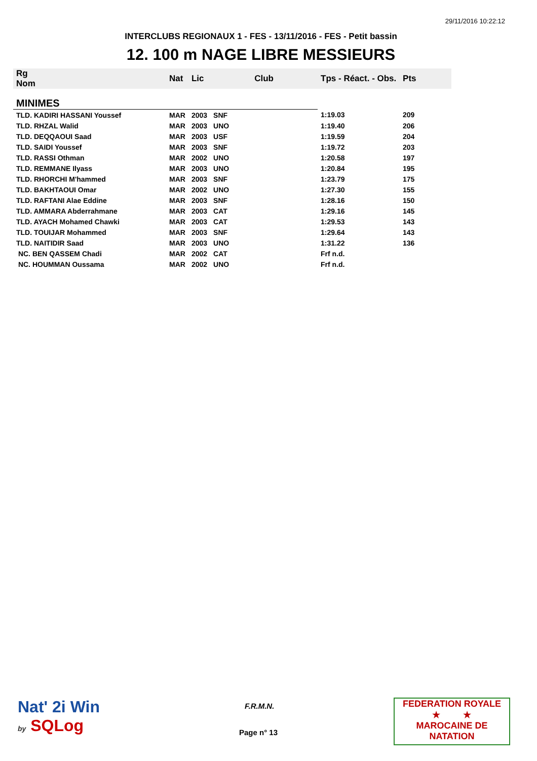29/11/2016 10:22:12
INTERCLUBS REGIONAUX 1 - FES - 13/11/2016 - FES - Petit bassin
12. 100 m NAGE LIBRE MESSIEURS
| Rg Nom | | Nat | Lic | Club | Tps - Réact. - Obs. | Pts |
| --- | --- | --- | --- | --- | --- | --- |
| MINIMES | | | | | | |
| TLD. KADIRI HASSANI Youssef | | MAR | 2003 | SNF | 1:19.03 | 209 |
| TLD. RHZAL Walid | | MAR | 2003 | UNO | 1:19.40 | 206 |
| TLD. DEQQAOUI Saad | | MAR | 2003 | USF | 1:19.59 | 204 |
| TLD. SAIDI Youssef | | MAR | 2003 | SNF | 1:19.72 | 203 |
| TLD. RASSI Othman | | MAR | 2002 | UNO | 1:20.58 | 197 |
| TLD. REMMANE Ilyass | | MAR | 2003 | UNO | 1:20.84 | 195 |
| TLD. RHORCHI M'hammed | | MAR | 2003 | SNF | 1:23.79 | 175 |
| TLD. BAKHTAOUI Omar | | MAR | 2002 | UNO | 1:27.30 | 155 |
| TLD. RAFTANI Alae Eddine | | MAR | 2003 | SNF | 1:28.16 | 150 |
| TLD. AMMARA Abderrahmane | | MAR | 2003 | CAT | 1:29.16 | 145 |
| TLD. AYACH Mohamed Chawki | | MAR | 2003 | CAT | 1:29.53 | 143 |
| TLD. TOUIJAR Mohammed | | MAR | 2003 | SNF | 1:29.64 | 143 |
| TLD. NAITIDIR Saad | | MAR | 2003 | UNO | 1:31.22 | 136 |
| NC. BEN QASSEM Chadi | | MAR | 2002 | CAT | Frf n.d. | |
| NC. HOUMMAN Oussama | | MAR | 2002 | UNO | Frf n.d. | |
Nat' 2i Win
by SQLog
F.R.M.N.
Page n° 13
FEDERATION ROYALE
★ ★
MAROCAINE DE NATATION